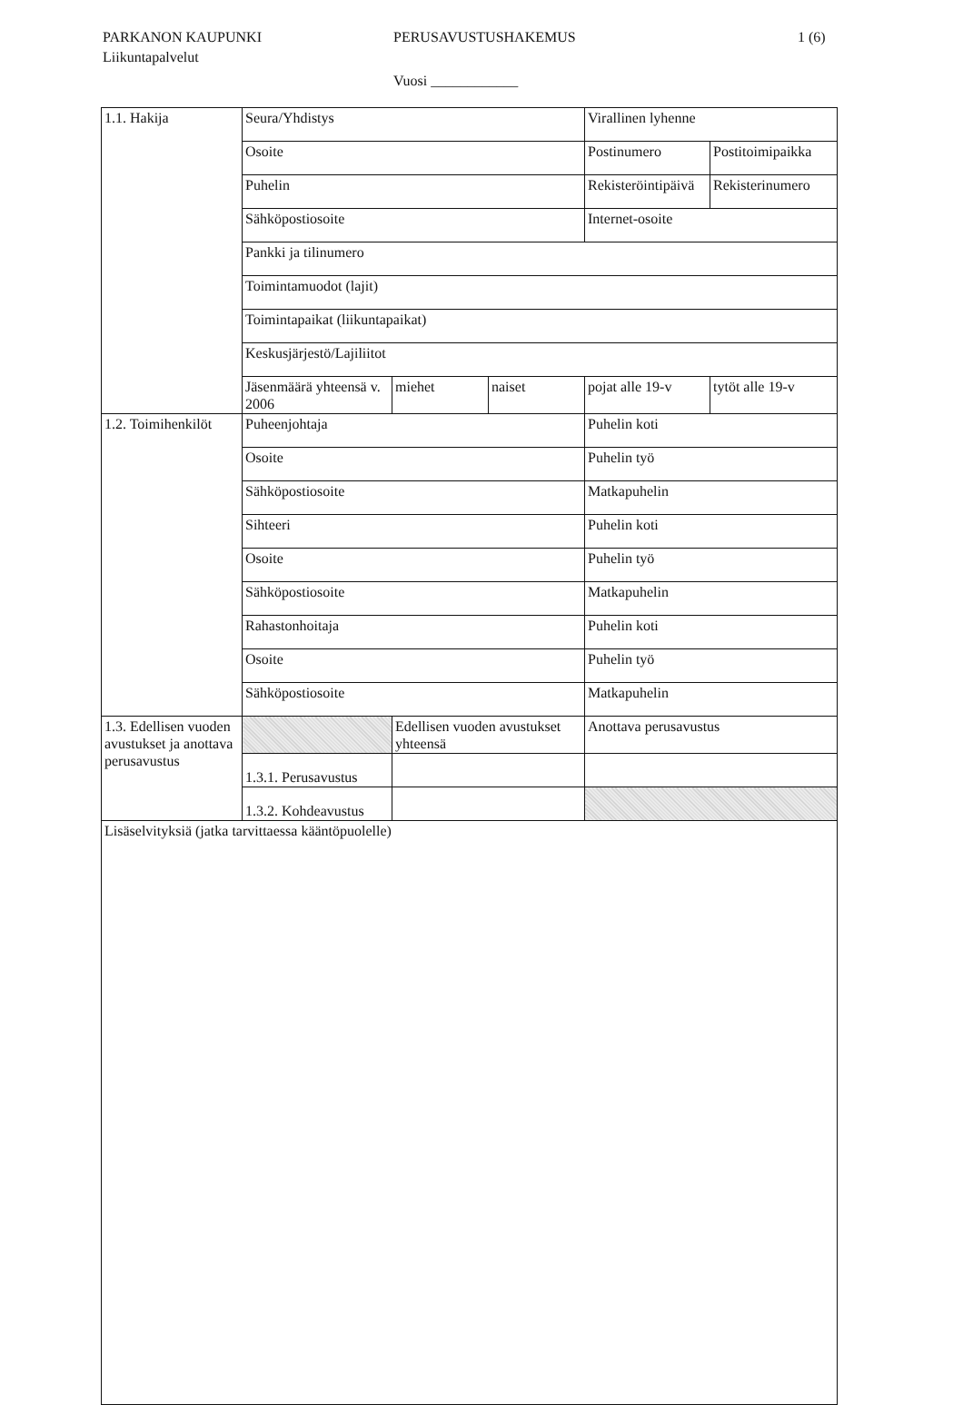PARKANON KAUPUNKI PERUSAVUSTUSHAKEMUS 1 (6)
Liikuntapalvelut
Vuosi ____________
| 1.1. Hakija | Seura/Yhdistys | | | Virallinen lyhenne | |
| | Osoite | | | Postinumero | Postitoimipaikka |
| | Puhelin | | | Rekisteröintipäivä | Rekisterinumero |
| | Sähköpostiosoite | | | Internet-osoite | |
| | Pankki ja tilinumero | | | | |
| | Toimintamuodot (lajit) | | | | |
| | Toimintapaikat (liikuntapaikat) | | | | |
| | Keskusjärjestö/Lajiliitot | | | | |
| | Jäsenmäärä yhteensä v. 2006 | miehet | naiset | pojat alle 19-v | tytöt alle 19-v |
| 1.2. Toimihenkilöt | Puheenjohtaja | | | Puhelin koti | |
| | Osoite | | | Puhelin työ | |
| | Sähköpostiosoite | | | Matkapuhelin | |
| | Sihteeri | | | Puhelin koti | |
| | Osoite | | | Puhelin työ | |
| | Sähköpostiosoite | | | Matkapuhelin | |
| | Rahastonhoitaja | | | Puhelin koti | |
| | Osoite | | | Puhelin työ | |
| | Sähköpostiosoite | | | Matkapuhelin | |
| 1.3. Edellisen vuoden avustukset ja anottava perusavustus | | Edellisen vuoden avustukset yhteensä | | Anottava perusavustus | |
| | 1.3.1. Perusavustus | | | | |
| | 1.3.2. Kohdeavustus | | | | |
| Lisäselvityksiä (jatka tarvittaessa kääntöpuolelle) | | | | | |